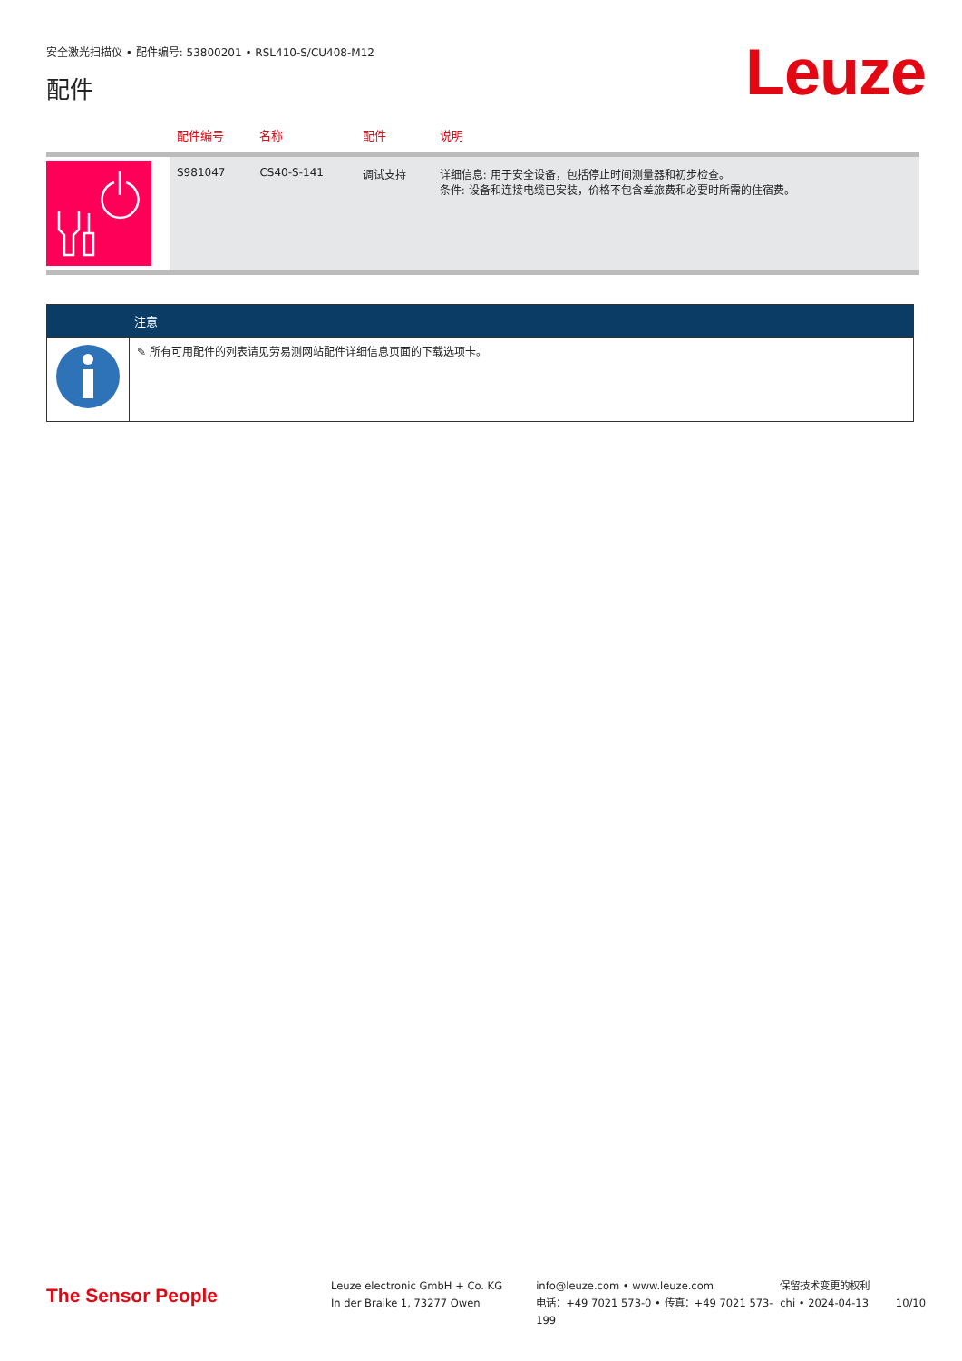安全激光扫描仪 • 配件编号: 53800201 • RSL410-S/CU408-M12
配件 Leuze
| | 配件编号 | 名称 | 配件 | 说明 |
| --- | --- | --- | --- | --- |
| | S981047 | CS40-S-141 | 调试支持 | 详细信息: 用于安全设备，包括停止时间测量器和初步检查。 条件: 设备和连接电缆已安装，价格不包含差旅费和必要时所需的住宿费。 |
| | 注意 |
| --- | --- |
| | ✎ 所有可用配件的列表请见劳易测网站配件详细信息页面的下载选项卡。 |
The Sensor People
Leuze electronic GmbH + Co. KG
In der Braike 1, 73277 Owen
info@leuze.com • www.leuze.com
电话：+49 7021 573-0 • 传真：+49 7021 573-199
保留技术变更的权利
chi • 2024-04-13
10/10